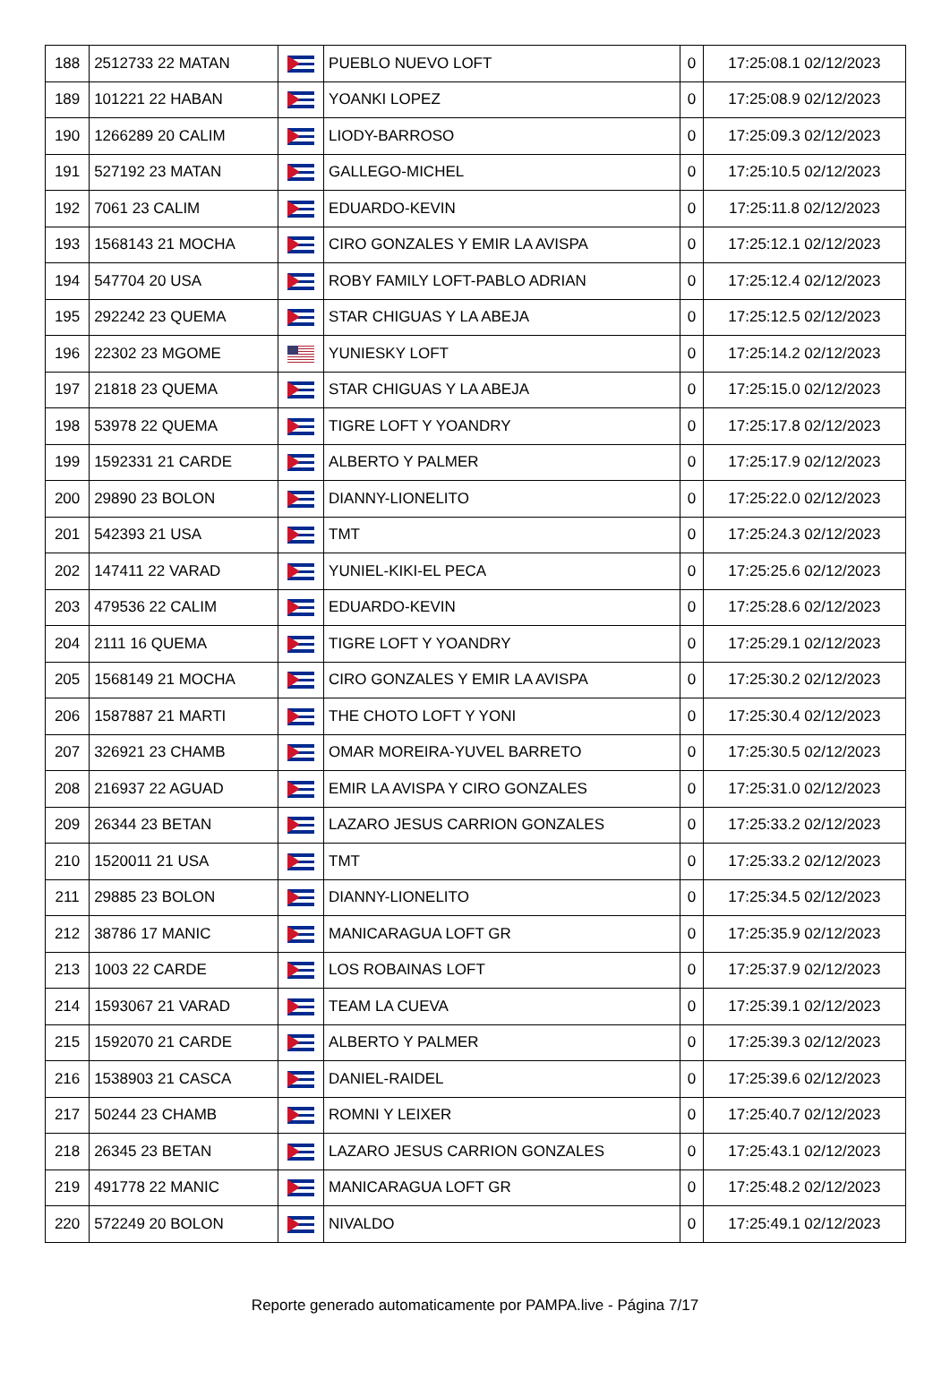| 188 | 2512733 22 MATAN | | PUEBLO NUEVO LOFT | 0 | 17:25:08.1 02/12/2023 |
| 189 | 101221 22 HABAN | | YOANKI LOPEZ | 0 | 17:25:08.9 02/12/2023 |
| 190 | 1266289 20 CALIM | | LIODY-BARROSO | 0 | 17:25:09.3 02/12/2023 |
| 191 | 527192 23 MATAN | | GALLEGO-MICHEL | 0 | 17:25:10.5 02/12/2023 |
| 192 | 7061 23 CALIM | | EDUARDO-KEVIN | 0 | 17:25:11.8 02/12/2023 |
| 193 | 1568143 21 MOCHA | | CIRO GONZALES Y EMIR LA AVISPA | 0 | 17:25:12.1 02/12/2023 |
| 194 | 547704 20 USA | | ROBY FAMILY LOFT-PABLO ADRIAN | 0 | 17:25:12.4 02/12/2023 |
| 195 | 292242 23 QUEMA | | STAR CHIGUAS Y LA ABEJA | 0 | 17:25:12.5 02/12/2023 |
| 196 | 22302 23 MGOME | | YUNIESKY LOFT | 0 | 17:25:14.2 02/12/2023 |
| 197 | 21818 23 QUEMA | | STAR CHIGUAS Y LA ABEJA | 0 | 17:25:15.0 02/12/2023 |
| 198 | 53978 22 QUEMA | | TIGRE LOFT Y YOANDRY | 0 | 17:25:17.8 02/12/2023 |
| 199 | 1592331 21 CARDE | | ALBERTO Y PALMER | 0 | 17:25:17.9 02/12/2023 |
| 200 | 29890 23 BOLON | | DIANNY-LIONELITO | 0 | 17:25:22.0 02/12/2023 |
| 201 | 542393 21 USA | | TMT | 0 | 17:25:24.3 02/12/2023 |
| 202 | 147411 22 VARAD | | YUNIEL-KIKI-EL PECA | 0 | 17:25:25.6 02/12/2023 |
| 203 | 479536 22 CALIM | | EDUARDO-KEVIN | 0 | 17:25:28.6 02/12/2023 |
| 204 | 2111 16 QUEMA | | TIGRE LOFT Y YOANDRY | 0 | 17:25:29.1 02/12/2023 |
| 205 | 1568149 21 MOCHA | | CIRO GONZALES Y EMIR LA AVISPA | 0 | 17:25:30.2 02/12/2023 |
| 206 | 1587887 21 MARTI | | THE CHOTO LOFT Y YONI | 0 | 17:25:30.4 02/12/2023 |
| 207 | 326921 23 CHAMB | | OMAR MOREIRA-YUVEL BARRETO | 0 | 17:25:30.5 02/12/2023 |
| 208 | 216937 22 AGUAD | | EMIR LA AVISPA Y CIRO GONZALES | 0 | 17:25:31.0 02/12/2023 |
| 209 | 26344 23 BETAN | | LAZARO JESUS CARRION GONZALES | 0 | 17:25:33.2 02/12/2023 |
| 210 | 1520011 21 USA | | TMT | 0 | 17:25:33.2 02/12/2023 |
| 211 | 29885 23 BOLON | | DIANNY-LIONELITO | 0 | 17:25:34.5 02/12/2023 |
| 212 | 38786 17 MANIC | | MANICARAGUA LOFT GR | 0 | 17:25:35.9 02/12/2023 |
| 213 | 1003 22 CARDE | | LOS ROBAINAS LOFT | 0 | 17:25:37.9 02/12/2023 |
| 214 | 1593067 21 VARAD | | TEAM LA CUEVA | 0 | 17:25:39.1 02/12/2023 |
| 215 | 1592070 21 CARDE | | ALBERTO Y PALMER | 0 | 17:25:39.3 02/12/2023 |
| 216 | 1538903 21 CASCA | | DANIEL-RAIDEL | 0 | 17:25:39.6 02/12/2023 |
| 217 | 50244 23 CHAMB | | ROMNI Y LEIXER | 0 | 17:25:40.7 02/12/2023 |
| 218 | 26345 23 BETAN | | LAZARO JESUS CARRION GONZALES | 0 | 17:25:43.1 02/12/2023 |
| 219 | 491778 22 MANIC | | MANICARAGUA LOFT GR | 0 | 17:25:48.2 02/12/2023 |
| 220 | 572249 20 BOLON | | NIVALDO | 0 | 17:25:49.1 02/12/2023 |
Reporte generado automaticamente por PAMPA.live - Página 7/17